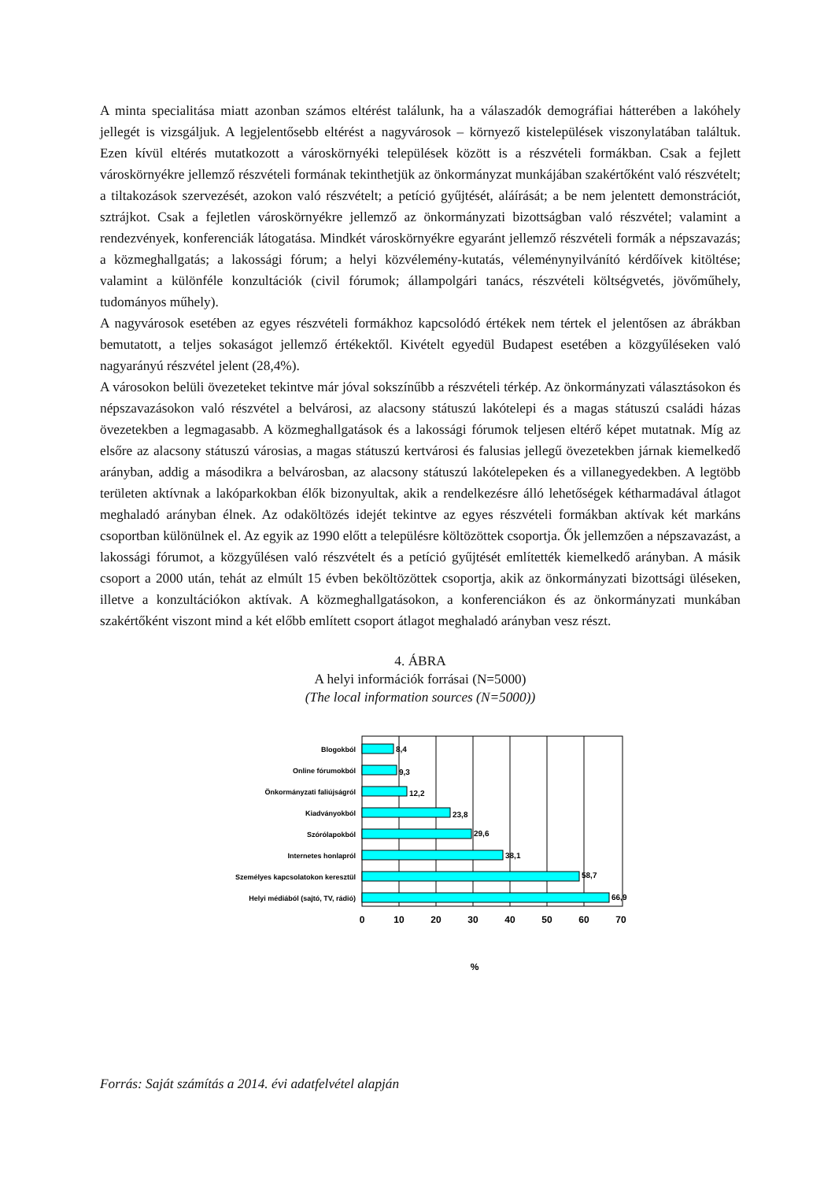A minta specialitása miatt azonban számos eltérést találunk, ha a válaszadók demográfiai hátterében a lakóhely jellegét is vizsgáljuk. A legjelentősebb eltérést a nagyvárosok – környező kistelepülések viszonylatában találtuk. Ezen kívül eltérés mutatkozott a városkörnyéki települések között is a részvételi formákban. Csak a fejlett városkörnyékre jellemző részvételi formának tekinthetjük az önkormányzat munkájában szakértőként való részvételt; a tiltakozások szervezését, azokon való részvételt; a petíció gyűjtését, aláírását; a be nem jelentett demonstrációt, sztrájkot. Csak a fejletlen városkörnyékre jellemző az önkormányzati bizottságban való részvétel; valamint a rendezvények, konferenciák látogatása. Mindkét városkörnyékre egyaránt jellemző részvételi formák a népszavazás; a közmeghallgatás; a lakossági fórum; a helyi közvélemény-kutatás, véleménynyilvánító kérdőívek kitöltése; valamint a különféle konzultációk (civil fórumok; állampolgári tanács, részvételi költségvetés, jövőműhely, tudományos műhely).
A nagyvárosok esetében az egyes részvételi formákhoz kapcsolódó értékek nem tértek el jelentősen az ábrákban bemutatott, a teljes sokaságot jellemző értékektől. Kivételt egyedül Budapest esetében a közgyűléseken való nagyarányú részvétel jelent (28,4%).
A városokon belüli övezeteket tekintve már jóval sokszínűbb a részvételi térkép. Az önkormányzati választásokon és népszavazásokon való részvétel a belvárosi, az alacsony státuszú lakótelepi és a magas státuszú családi házas övezetekben a legmagasabb. A közmeghallgatások és a lakossági fórumok teljesen eltérő képet mutatnak. Míg az elsőre az alacsony státuszú városias, a magas státuszú kertvárosi és falusias jellegű övezetekben járnak kiemelkedő arányban, addig a másodikra a belvárosban, az alacsony státuszú lakótelepeken és a villanegyedekben. A legtöbb területen aktívnak a lakóparkokban élők bizonyultak, akik a rendelkezésre álló lehetőségek kétharmadával átlagot meghaladó arányban élnek. Az odaköltözés idejét tekintve az egyes részvételi formákban aktívak két markáns csoportban különülnek el. Az egyik az 1990 előtt a településre költözöttek csoportja. Ők jellemzően a népszavazást, a lakossági fórumot, a közgyűlésen való részvételt és a petíció gyűjtését említették kiemelkedő arányban. A másik csoport a 2000 után, tehát az elmúlt 15 évben beköltözöttek csoportja, akik az önkormányzati bizottsági üléseken, illetve a konzultációkon aktívak. A közmeghallgatásokon, a konferenciákon és az önkormányzati munkában szakértőként viszont mind a két előbb említett csoport átlagot meghaladó arányban vesz részt.
4. ÁBRA
A helyi információk forrásai (N=5000)
(The local information sources (N=5000))
Blogokból
Online fórumokból
Önkormányzati faliújságról
Kiadványokból
Szórólapokból
Internetes honlapról
Személyes kapcsolatokon keresztül
Helyi médiából (sajtó, TV, rádió)
8,4
9,3
12,2
23,8
29,6
38,1
58,7
66,9
0
10
20
30
40
50
60
70
%
Forrás: Saját számítás a 2014. évi adatfelvétel alapján